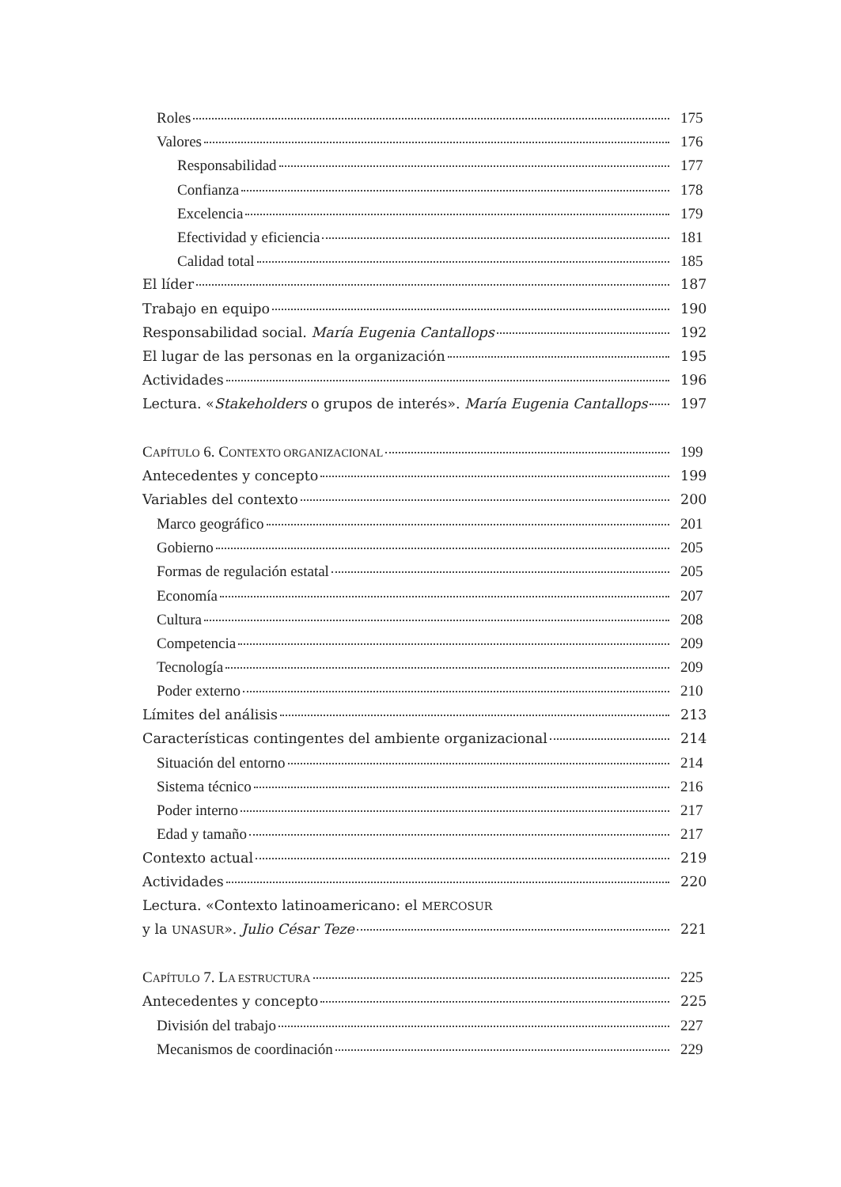Roles 175
Valores 176
Responsabilidad 177
Confianza 178
Excelencia 179
Efectividad y eficiencia 181
Calidad total 185
El líder 187
Trabajo en equipo 190
Responsabilidad social. María Eugenia Cantallops 192
El lugar de las personas en la organización 195
Actividades 196
Lectura. «Stakeholders o grupos de interés». María Eugenia Cantallops 197
CAPÍTULO 6. CONTEXTO ORGANIZACIONAL 199
Antecedentes y concepto 199
Variables del contexto 200
Marco geográfico 201
Gobierno 205
Formas de regulación estatal 205
Economía 207
Cultura 208
Competencia 209
Tecnología 209
Poder externo 210
Límites del análisis 213
Características contingentes del ambiente organizacional 214
Situación del entorno 214
Sistema técnico 216
Poder interno 217
Edad y tamaño 217
Contexto actual 219
Actividades 220
Lectura. «Contexto latinoamericano: el MERCOSUR
y la UNASUR». Julio César Teze 221
CAPÍTULO 7. LA ESTRUCTURA 225
Antecedentes y concepto 225
División del trabajo 227
Mecanismos de coordinación 229